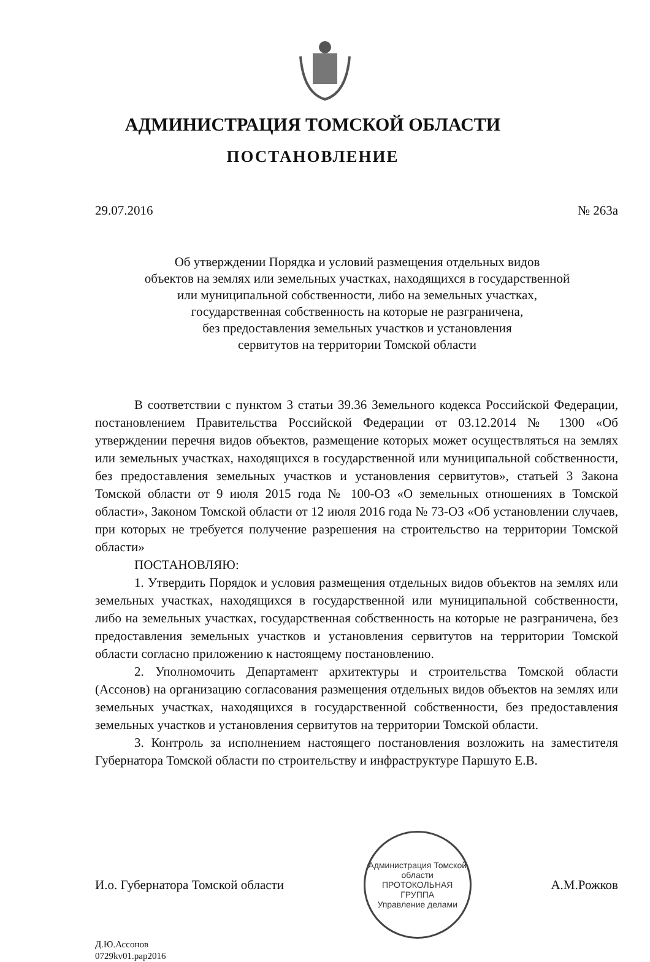АДМИНИСТРАЦИЯ ТОМСКОЙ ОБЛАСТИ
ПОСТАНОВЛЕНИЕ
29.07.2016 № 263а
Об утверждении Порядка и условий размещения отдельных видов
объектов на землях или земельных участках, находящихся в государственной
или муниципальной собственности, либо на земельных участках,
государственная собственность на которые не разграничена,
без предоставления земельных участков и установления
сервитутов на территории Томской области
В соответствии с пунктом 3 статьи 39.36 Земельного кодекса Российской Федерации, постановлением Правительства Российской Федерации от 03.12.2014 № 1300 «Об утверждении перечня видов объектов, размещение которых может осуществляться на землях или земельных участках, находящихся в государственной или муниципальной собственности, без предоставления земельных участков и установления сервитутов», статьей 3 Закона Томской области от 9 июля 2015 года № 100-ОЗ «О земельных отношениях в Томской области», Законом Томской области от 12 июля 2016 года № 73-ОЗ «Об установлении случаев, при которых не требуется получение разрешения на строительство на территории Томской области»
ПОСТАНОВЛЯЮ:
1. Утвердить Порядок и условия размещения отдельных видов объектов на землях или земельных участках, находящихся в государственной или муниципальной собственности, либо на земельных участках, государственная собственность на которые не разграничена, без предоставления земельных участков и установления сервитутов на территории Томской области согласно приложению к настоящему постановлению.
2. Уполномочить Департамент архитектуры и строительства Томской области (Ассонов) на организацию согласования размещения отдельных видов объектов на землях или земельных участках, находящихся в государственной собственности, без предоставления земельных участков и установления сервитутов на территории Томской области.
3. Контроль за исполнением настоящего постановления возложить на заместителя Губернатора Томской области по строительству и инфраструктуре Паршуто Е.В.
И.о. Губернатора Томской области
Администрация Томской области
ПРОТОКОЛЬНАЯ
ГРУППА
Управление делами
А.М.Рожков
Д.Ю.Ассонов
0729kv01.pap2016